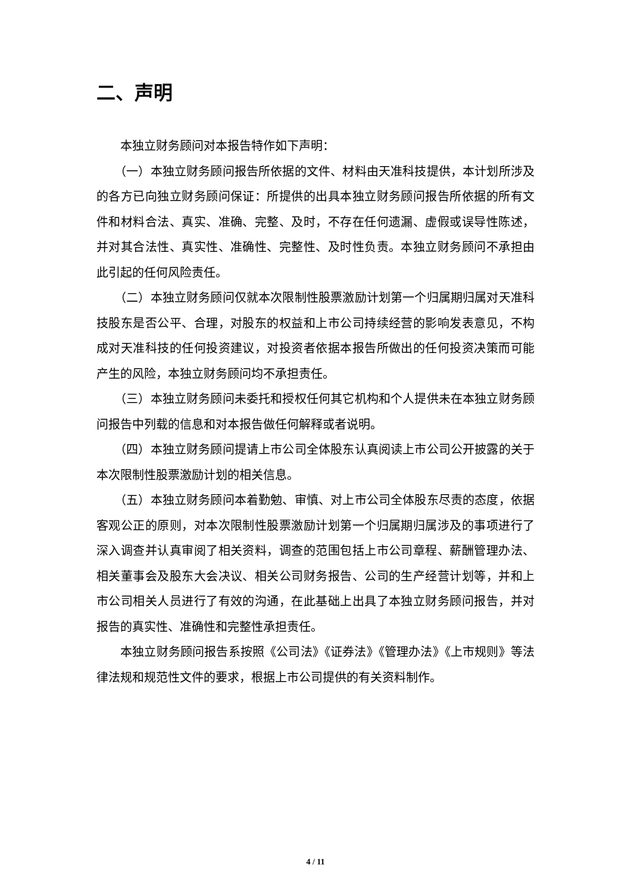二、声明
本独立财务顾问对本报告特作如下声明：
（一）本独立财务顾问报告所依据的文件、材料由天准科技提供，本计划所涉及的各方已向独立财务顾问保证：所提供的出具本独立财务顾问报告所依据的所有文件和材料合法、真实、准确、完整、及时，不存在任何遗漏、虚假或误导性陈述，并对其合法性、真实性、准确性、完整性、及时性负责。本独立财务顾问不承担由此引起的任何风险责任。
（二）本独立财务顾问仅就本次限制性股票激励计划第一个归属期归属对天准科技股东是否公平、合理，对股东的权益和上市公司持续经营的影响发表意见，不构成对天准科技的任何投资建议，对投资者依据本报告所做出的任何投资决策而可能产生的风险，本独立财务顾问均不承担责任。
（三）本独立财务顾问未委托和授权任何其它机构和个人提供未在本独立财务顾问报告中列载的信息和对本报告做任何解释或者说明。
（四）本独立财务顾问提请上市公司全体股东认真阅读上市公司公开披露的关于本次限制性股票激励计划的相关信息。
（五）本独立财务顾问本着勤勉、审慎、对上市公司全体股东尽责的态度，依据客观公正的原则，对本次限制性股票激励计划第一个归属期归属涉及的事项进行了深入调查并认真审阅了相关资料，调查的范围包括上市公司章程、薪酬管理办法、相关董事会及股东大会决议、相关公司财务报告、公司的生产经营计划等，并和上市公司相关人员进行了有效的沟通，在此基础上出具了本独立财务顾问报告，并对报告的真实性、准确性和完整性承担责任。
本独立财务顾问报告系按照《公司法》《证券法》《管理办法》《上市规则》等法律法规和规范性文件的要求，根据上市公司提供的有关资料制作。
4 / 11